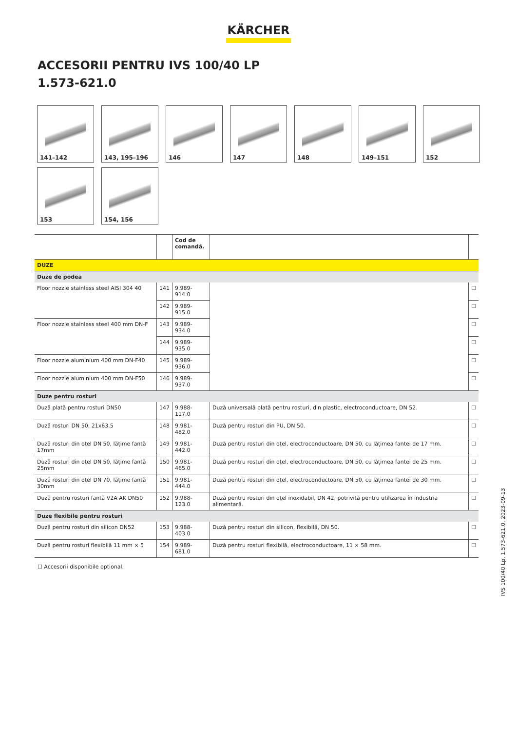KÄRCHER
ACCESORII PENTRU IVS 100/40 LP
1.573-621.0
141–142
143, 195–196
146
147
148
149–151
152
153
154, 156
| | | Cod de comandă. | | |
| --- | --- | --- | --- | --- |
| DUZE | | | | |
| Duze de podea | | | | |
| Floor nozzle stainless steel AISI 304 40 | 141 | 9.989-914.0 | | ☐ |
| | 142 | 9.989-915.0 | | ☐ |
| Floor nozzle stainless steel 400 mm DN-F | 143 | 9.989-934.0 | | ☐ |
| | 144 | 9.989-935.0 | | ☐ |
| Floor nozzle aluminium 400 mm DN-F40 | 145 | 9.989-936.0 | | ☐ |
| Floor nozzle aluminium 400 mm DN-F50 | 146 | 9.989-937.0 | | ☐ |
| Duze pentru rosturi | | | | |
| Duză plată pentru rosturi DN50 | 147 | 9.988-117.0 | Duză universală plată pentru rosturi, din plastic, electroconductoare, DN 52. | ☐ |
| Duză rosturi DN 50, 21x63.5 | 148 | 9.981-482.0 | Duză pentru rosturi din PU, DN 50. | ☐ |
| Duză rosturi din oțel DN 50, lățime fantă 17mm | 149 | 9.981-442.0 | Duză pentru rosturi din oțel, electroconductoare, DN 50, cu lățimea fantei de 17 mm. | ☐ |
| Duză rosturi din oțel DN 50, lățime fantă 25mm | 150 | 9.981-465.0 | Duză pentru rosturi din oțel, electroconductoare, DN 50, cu lățimea fantei de 25 mm. | ☐ |
| Duză rosturi din oțel DN 70, lățime fantă 30mm | 151 | 9.981-444.0 | Duză pentru rosturi din oțel, electroconductoare, DN 50, cu lățimea fantei de 30 mm. | ☐ |
| Duză pentru rosturi fantă V2A AK DN50 | 152 | 9.988-123.0 | Duză pentru rosturi din oțel inoxidabil, DN 42, potrivită pentru utilizarea în industria alimentară. | ☐ |
| Duze flexibile pentru rosturi | | | | |
| Duză pentru rosturi din silicon DN52 | 153 | 9.988-403.0 | Duză pentru rosturi din silicon, flexibilă, DN 50. | ☐ |
| Duză pentru rosturi flexibilă 11 mm × 5 | 154 | 9.989-681.0 | Duză pentru rosturi flexibilă, electroconductoare, 11 × 58 mm. | ☐ |
☐ Accesorii disponibile optional.
IVS 100/40 Lp, 1.573-621.0, 2023-09-13